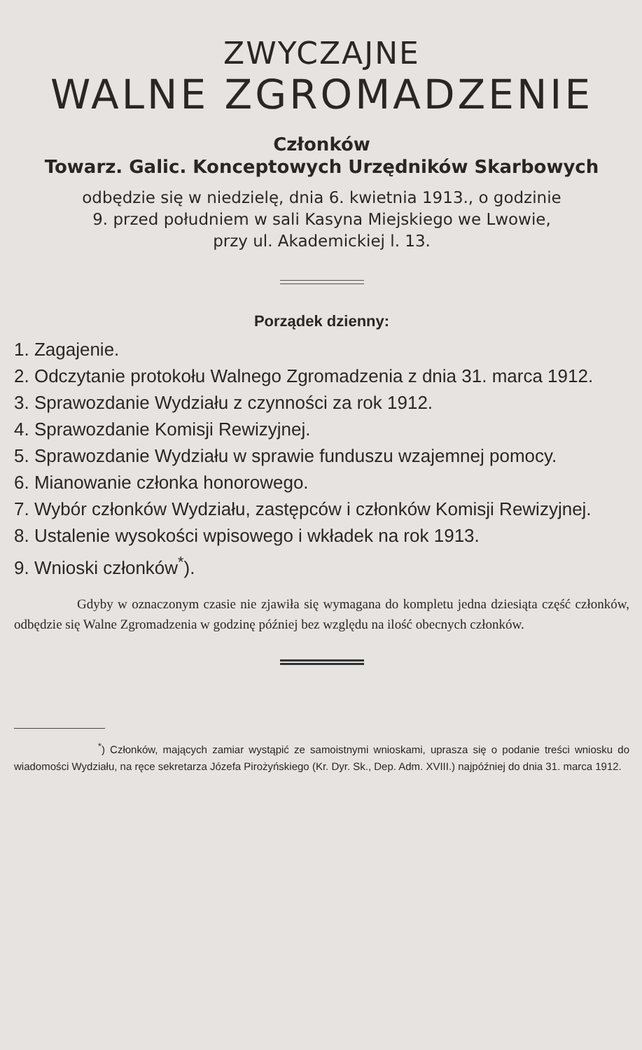ZWYCZAJNE
WALNE ZGROMADZENIE
Członków
Towarz. Galic. Konceptowych Urzędników Skarbowych
odbędzie się w niedzielę, dnia 6. kwietnia 1913., o godzinie
9. przed południem w sali Kasyna Miejskiego we Lwowie,
przy ul. Akademickiej l. 13.
Porządek dzienny:
1. Zagajenie.
2. Odczytanie protokołu Walnego Zgromadzenia z dnia 31. marca 1912.
3. Sprawozdanie Wydziału z czynności za rok 1912.
4. Sprawozdanie Komisji Rewizyjnej.
5. Sprawozdanie Wydziału w sprawie funduszu wzajemnej pomocy.
6. Mianowanie członka honorowego.
7. Wybór członków Wydziału, zastępców i członków Komisji Rewizyjnej.
8. Ustalenie wysokości wpisowego i wkładek na rok 1913.
9. Wnioski członków<sup>*</sup>).
Gdyby w oznaczonym czasie nie zjawiła się wymagana do kompletu jedna dziesiąta część członków, odbędzie się Walne Zgromadzenia w godzinę później bez względu na ilość obecnych członków.
<sup>*</sup>) Członków, mających zamiar wystąpić ze samoistnymi wnioskami, uprasza się o podanie treści wniosku do wiadomości Wydziału, na ręce sekretarza Józefa Pirożyńskiego (Kr. Dyr. Sk., Dep. Adm. XVIII.) najpóźniej do dnia 31. marca 1912.